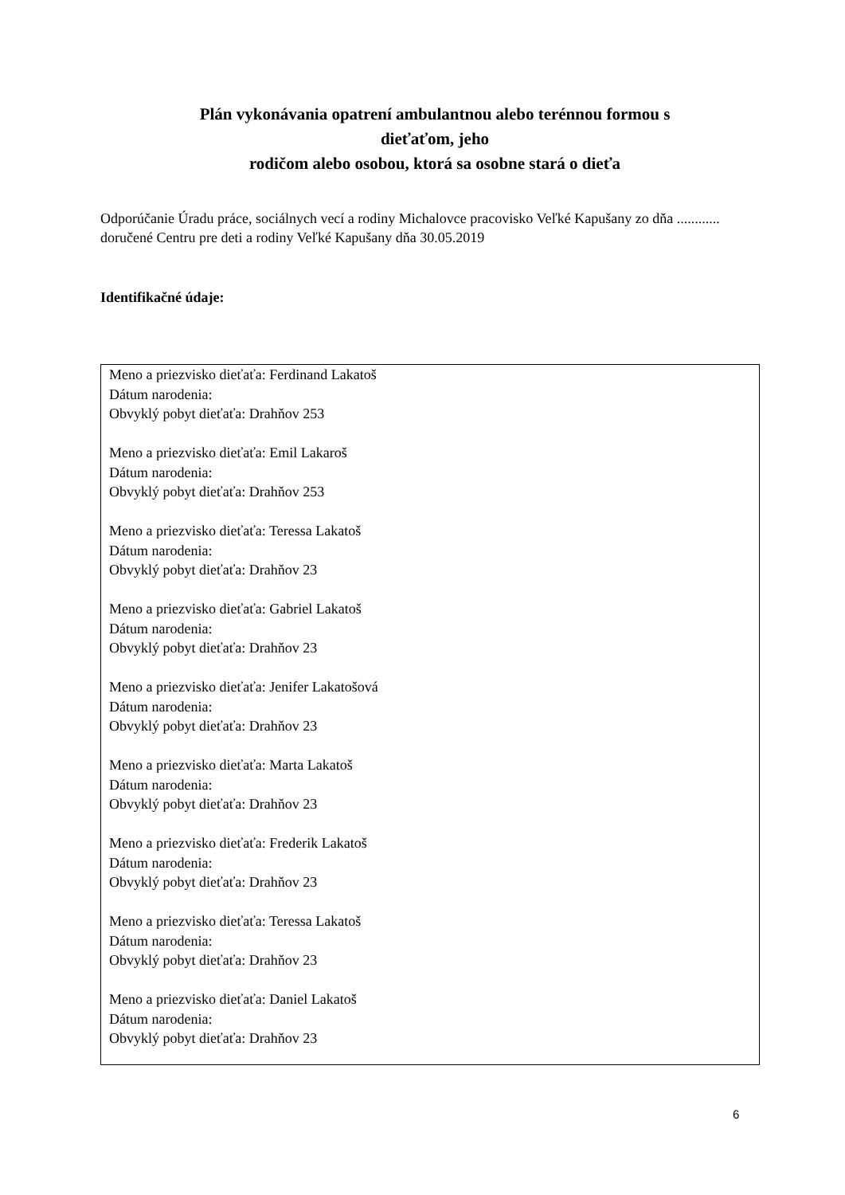Plán vykonávania opatrení ambulantnou alebo terénnou formou s
dieťaťom, jeho
rodičom alebo osobou, ktorá sa osobne stará o dieťa
Odporúčanie Úradu práce, sociálnych vecí a rodiny Michalovce pracovisko Veľké Kapušany zo dňa ............ doručené Centru pre deti a rodiny Veľké Kapušany dňa 30.05.2019
Identifikačné údaje:
Meno a priezvisko dieťaťa: Ferdinand Lakatoš
Dátum narodenia:
Obvyklý pobyt dieťaťa: Drahňov 253
Meno a priezvisko dieťaťa: Emil Lakaroš
Dátum narodenia:
Obvyklý pobyt dieťaťa: Drahňov 253
Meno a priezvisko dieťaťa: Teressa Lakatoš
Dátum narodenia:
Obvyklý pobyt dieťaťa: Drahňov 23
Meno a priezvisko dieťaťa: Gabriel Lakatoš
Dátum narodenia:
Obvyklý pobyt dieťaťa: Drahňov 23
Meno a priezvisko dieťaťa: Jenifer Lakatošová
Dátum narodenia:
Obvyklý pobyt dieťaťa: Drahňov 23
Meno a priezvisko dieťaťa: Marta Lakatoš
Dátum narodenia:
Obvyklý pobyt dieťaťa: Drahňov 23
Meno a priezvisko dieťaťa: Frederik Lakatoš
Dátum narodenia:
Obvyklý pobyt dieťaťa: Drahňov 23
Meno a priezvisko dieťaťa: Teressa Lakatoš
Dátum narodenia:
Obvyklý pobyt dieťaťa: Drahňov 23
Meno a priezvisko dieťaťa: Daniel Lakatoš
Dátum narodenia:
Obvyklý pobyt dieťaťa: Drahňov 23
6